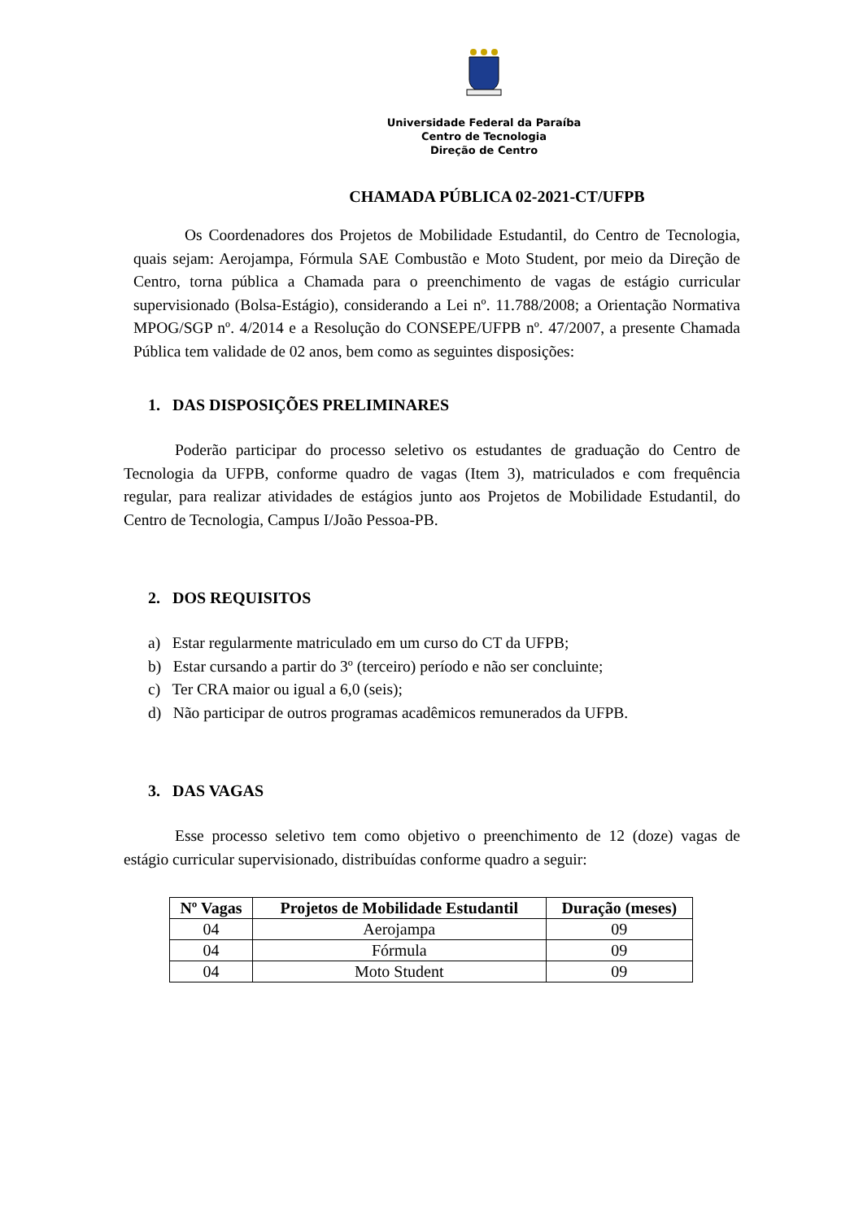Universidade Federal da Paraíba
Centro de Tecnologia
Direção de Centro
CHAMADA PÚBLICA 02-2021-CT/UFPB
Os Coordenadores dos Projetos de Mobilidade Estudantil, do Centro de Tecnologia, quais sejam: Aerojampa, Fórmula SAE Combustão e Moto Student, por meio da Direção de Centro, torna pública a Chamada para o preenchimento de vagas de estágio curricular supervisionado (Bolsa-Estágio), considerando a Lei nº. 11.788/2008; a Orientação Normativa MPOG/SGP nº. 4/2014 e a Resolução do CONSEPE/UFPB nº. 47/2007, a presente Chamada Pública tem validade de 02 anos, bem como as seguintes disposições:
1. DAS DISPOSIÇÕES PRELIMINARES
Poderão participar do processo seletivo os estudantes de graduação do Centro de Tecnologia da UFPB, conforme quadro de vagas (Item 3), matriculados e com frequência regular, para realizar atividades de estágios junto aos Projetos de Mobilidade Estudantil, do Centro de Tecnologia, Campus I/João Pessoa-PB.
2. DOS REQUISITOS
a) Estar regularmente matriculado em um curso do CT da UFPB;
b) Estar cursando a partir do 3º (terceiro) período e não ser concluinte;
c) Ter CRA maior ou igual a 6,0 (seis);
d) Não participar de outros programas acadêmicos remunerados da UFPB.
3. DAS VAGAS
Esse processo seletivo tem como objetivo o preenchimento de 12 (doze) vagas de estágio curricular supervisionado, distribuídas conforme quadro a seguir:
| Nº Vagas | Projetos de Mobilidade Estudantil | Duração (meses) |
| --- | --- | --- |
| 04 | Aerojampa | 09 |
| 04 | Fórmula | 09 |
| 04 | Moto Student | 09 |